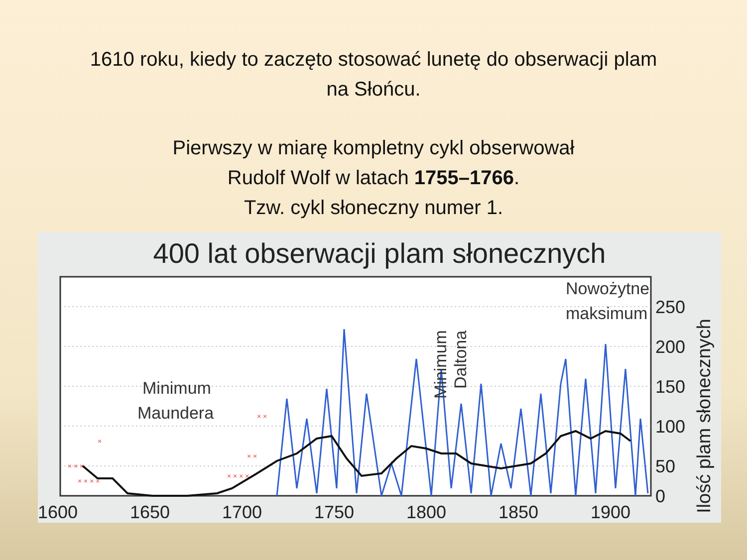1610 roku, kiedy to zaczęto stosować lunetę do obserwacji plam
na Słońcu.
Pierwszy w miarę kompletny cykl obserwował
Rudolf Wolf w latach 1755–1766.
Tzw. cykl słoneczny numer 1.
400 lat obserwacji plam słonecznych
× × ×
× × × ×
×
× × × ×
× ×
× ×
1600
1650
1700
1750
1800
1850
1900
.
250
200
150
100
50
0
Minimum
Maundera
Nowożytne
maksimum
Minimum
Daltona
Ilość plam słonecznych